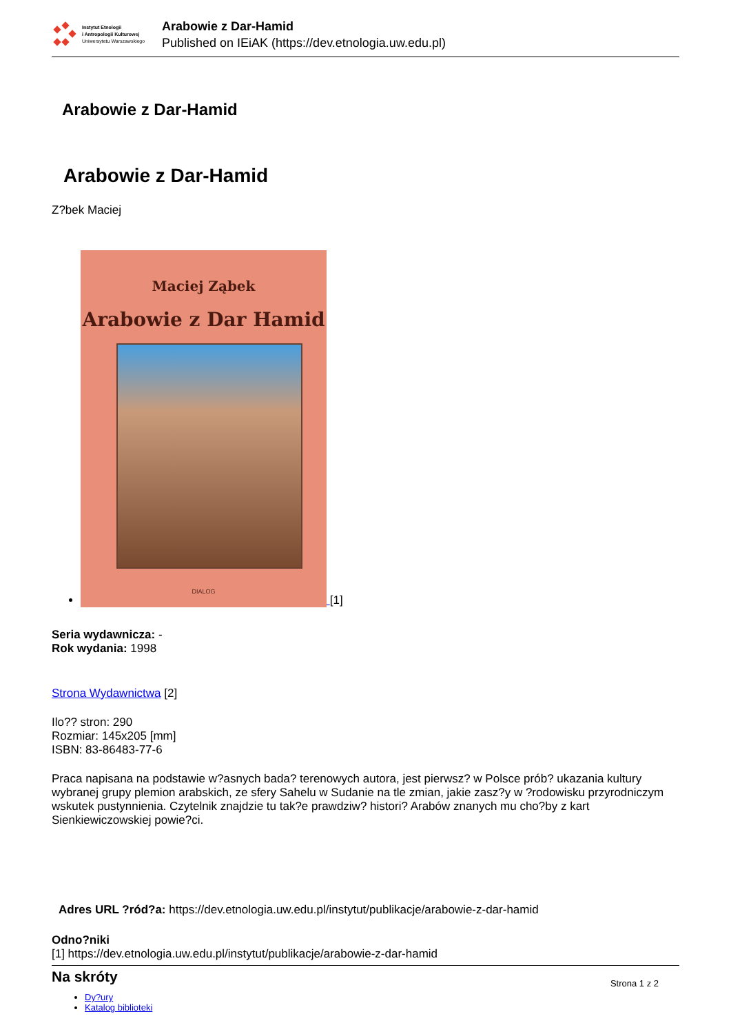Instytut Etnologii
i Antropologii Kulturowej
Uniwersytetu Warszawskiego
Arabowie z Dar-Hamid
Published on IEiAK (https://dev.etnologia.uw.edu.pl)
Arabowie z Dar-Hamid
Arabowie z Dar-Hamid
Z?bek Maciej
Maciej Ząbek
Arabowie z Dar Hamid
DIALOG
[1]
Seria wydawnicza: -
Rok wydania: 1998
Strona Wydawnictwa [2]
Ilo?? stron: 290
Rozmiar: 145x205 [mm]
ISBN: 83-86483-77-6
Praca napisana na podstawie w?asnych bada? terenowych autora, jest pierwsz? w Polsce prób? ukazania kultury wybranej grupy plemion arabskich, ze sfery Sahelu w Sudanie na tle zmian, jakie zasz?y w ?rodowisku przyrodniczym wskutek pustynnienia. Czytelnik znajdzie tu tak?e prawdziw? histori? Arabów znanych mu cho?by z kart Sienkiewiczowskiej powie?ci.
Adres URL ?ród?a: https://dev.etnologia.uw.edu.pl/instytut/publikacje/arabowie-z-dar-hamid
Odno?niki
[1] https://dev.etnologia.uw.edu.pl/instytut/publikacje/arabowie-z-dar-hamid
Na skróty
Dy?ury
Katalog biblioteki
Strona 1 z 2